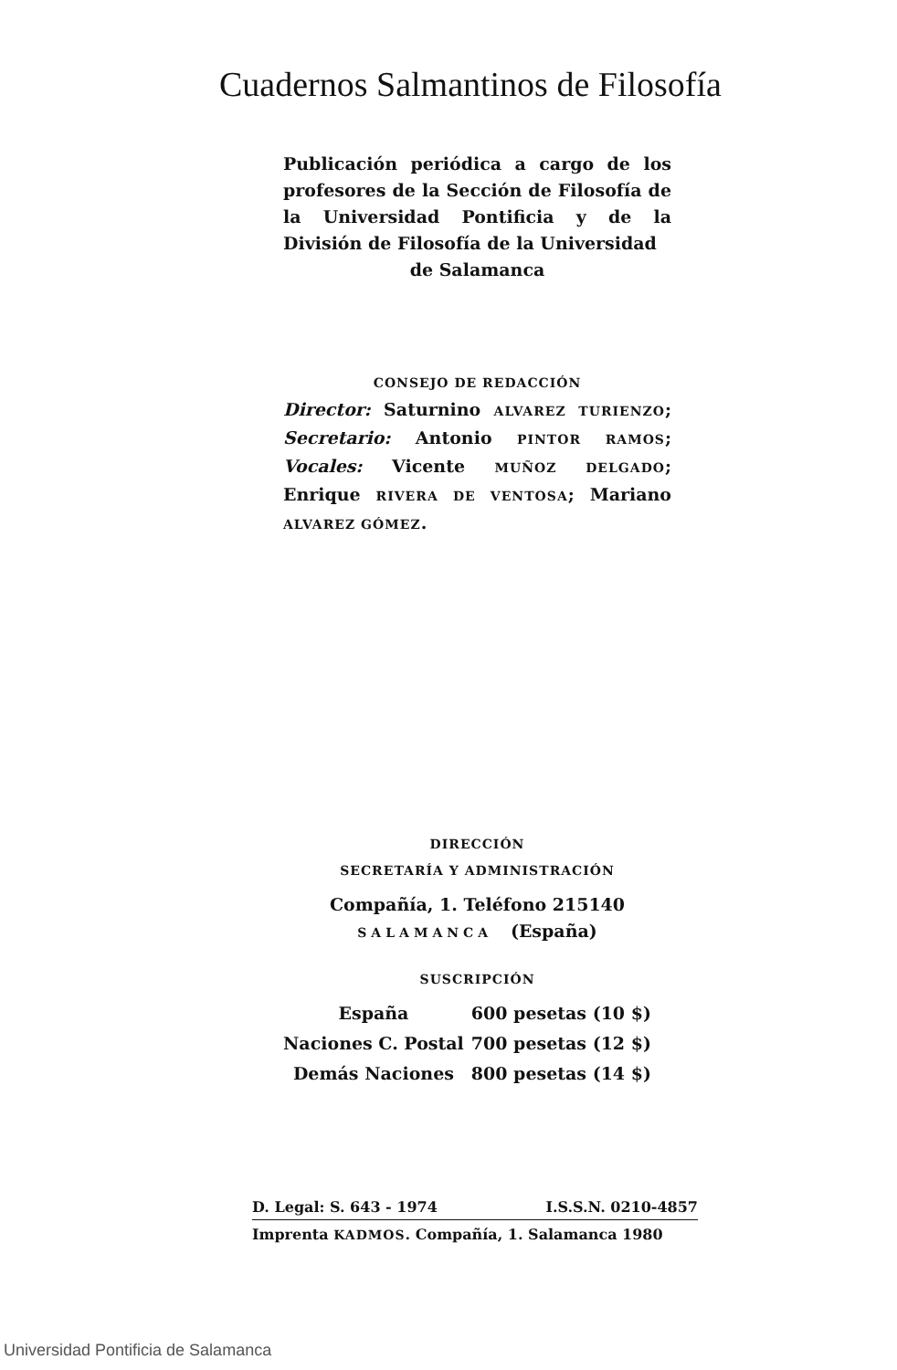Cuadernos Salmantinos de Filosofía
Publicación periódica a cargo de los profesores de la Sección de Filosofía de la Universidad Pontificia y de la División de Filosofía de la Universidad
de Salamanca
CONSEJO DE REDACCIÓN
Director: Saturnino ALVAREZ TURIENZO; Secretario: Antonio PINTOR RAMOS; Vocales: Vicente MUÑOZ DELGADO; Enrique RIVERA DE VENTOSA; Mariano ALVAREZ GÓMEZ.
DIRECCIÓN
SECRETARÍA Y ADMINISTRACIÓN
Compañía, 1. Teléfono 215140
SALAMANCA (España)
SUSCRIPCIÓN
| España | 600 pesetas (10 $) |
| Naciones C. Postal | 700 pesetas (12 $) |
| Demás Naciones | 800 pesetas (14 $) |
D. Legal: S. 643 - 1974 I.S.S.N. 0210-4857
Imprenta KADMOS. Compañía, 1. Salamanca 1980
Universidad Pontificia de Salamanca